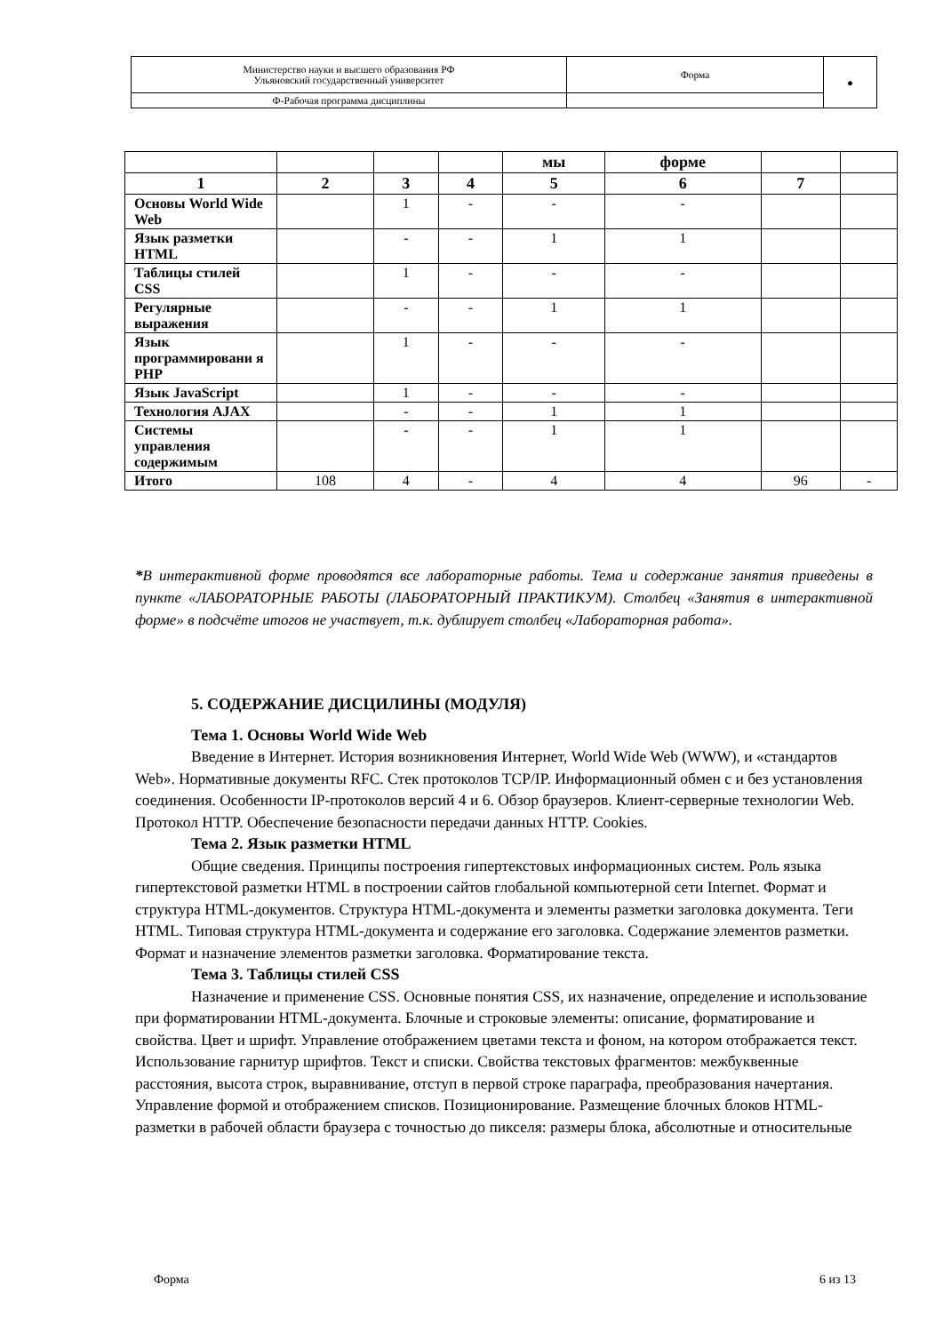| Министерство науки и высшего образования РФ Ульяновский государственный университет | Форма | ● |
| Ф-Рабочая программа дисциплины | | |
| | | | | мы | форме | | |
| 1 | 2 | 3 | 4 | 5 | 6 | 7 | |
| Основы World Wide Web | | 1 | - | - | - | | |
| Язык разметки HTML | | - | - | 1 | 1 | | |
| Таблицы стилей CSS | | 1 | - | - | - | | |
| Регулярные выражения | | - | - | 1 | 1 | | |
| Язык программировани я PHP | | 1 | - | - | - | | |
| Язык JavaScript | | 1 | - | - | - | | |
| Технология AJAX | | - | - | 1 | 1 | | |
| Системы управления содержимым | | - | - | 1 | 1 | | |
| Итого | 108 | 4 | - | 4 | 4 | 96 | - |
*В интерактивной форме проводятся все лабораторные работы. Тема и содержание занятия приведены в пункте «ЛАБОРАТОРНЫЕ РАБОТЫ (ЛАБОРАТОРНЫЙ ПРАКТИКУМ). Столбец «Занятия в интерактивной форме» в подсчёте итогов не участвует, т.к. дублирует столбец «Лабораторная работа».
5. СОДЕРЖАНИЕ ДИСЦИЛИНЫ (МОДУЛЯ)
Тема 1. Основы World Wide Web
Введение в Интернет. История возникновения Интернет, World Wide Web (WWW), и «стандартов Web». Нормативные документы RFC. Стек протоколов TCP/IP. Информационный обмен с и без установления соединения. Особенности IP-протоколов версий 4 и 6. Обзор браузеров. Клиент-серверные технологии Web. Протокол HTTP. Обеспечение безопасности передачи данных HTTP. Cookies.
Тема 2. Язык разметки HTML
Общие сведения. Принципы построения гипертекстовых информационных систем. Роль языка гипертекстовой разметки HTML в построении сайтов глобальной компьютерной сети Internet. Формат и структура HTML-документов. Структура HTML-документа и элементы разметки заголовка документа. Теги HTML. Типовая структура HTML-документа и содержание его заголовка. Содержание элементов разметки. Формат и назначение элементов разметки заголовка. Форматирование текста.
Тема 3. Таблицы стилей CSS
Назначение и применение CSS. Основные понятия CSS, их назначение, определение и использование при форматировании HTML-документа. Блочные и строковые элементы: описание, форматирование и свойства. Цвет и шрифт. Управление отображением цветами текста и фоном, на котором отображается текст. Использование гарнитур шрифтов. Текст и списки. Свойства текстовых фрагментов: межбуквенные расстояния, высота строк, выравнивание, отступ в первой строке параграфа, преобразования начертания. Управление формой и отображением списков. Позиционирование. Размещение блочных блоков HTML-разметки в рабочей области браузера с точностью до пикселя: размеры блока, абсолютные и относительные
Форма 6 из 13